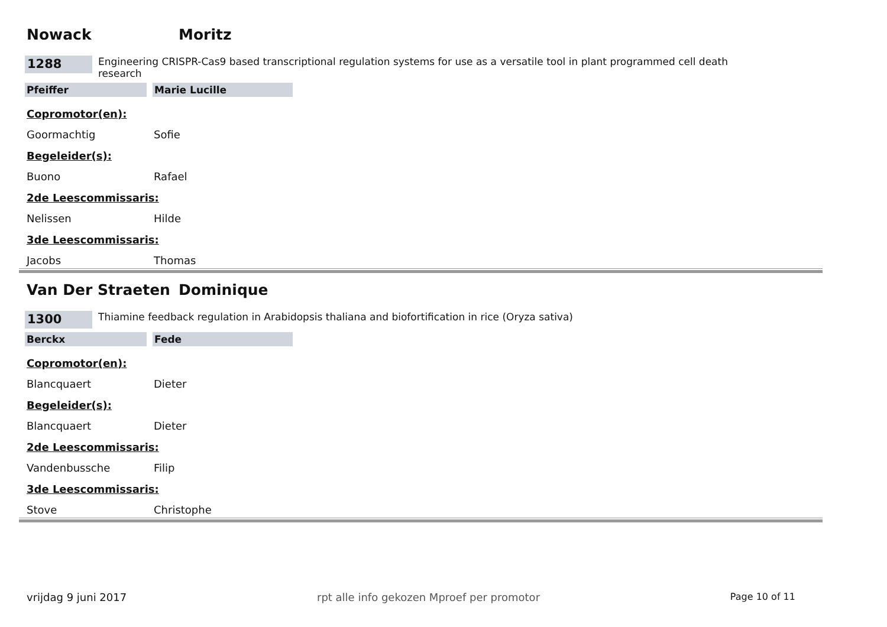Nowack Moritz
1288
Engineering CRISPR-Cas9 based transcriptional regulation systems for use as a versatile tool in plant programmed cell death research
Pfeiffer Marie Lucille
Copromotor(en):
Goormachtig Sofie
Begeleider(s):
Buono Rafael
2de Leescommissaris:
Nelissen Hilde
3de Leescommissaris:
Jacobs Thomas
Van Der Straeten Dominique
1300
Thiamine feedback regulation in Arabidopsis thaliana and biofortification in rice (Oryza sativa)
Berckx Fede
Copromotor(en):
Blancquaert Dieter
Begeleider(s):
Blancquaert Dieter
2de Leescommissaris:
Vandenbussche Filip
3de Leescommissaris:
Stove Christophe
vrijdag 9 juni 2017 rpt alle info gekozen Mproef per promotor Page 10 of 11